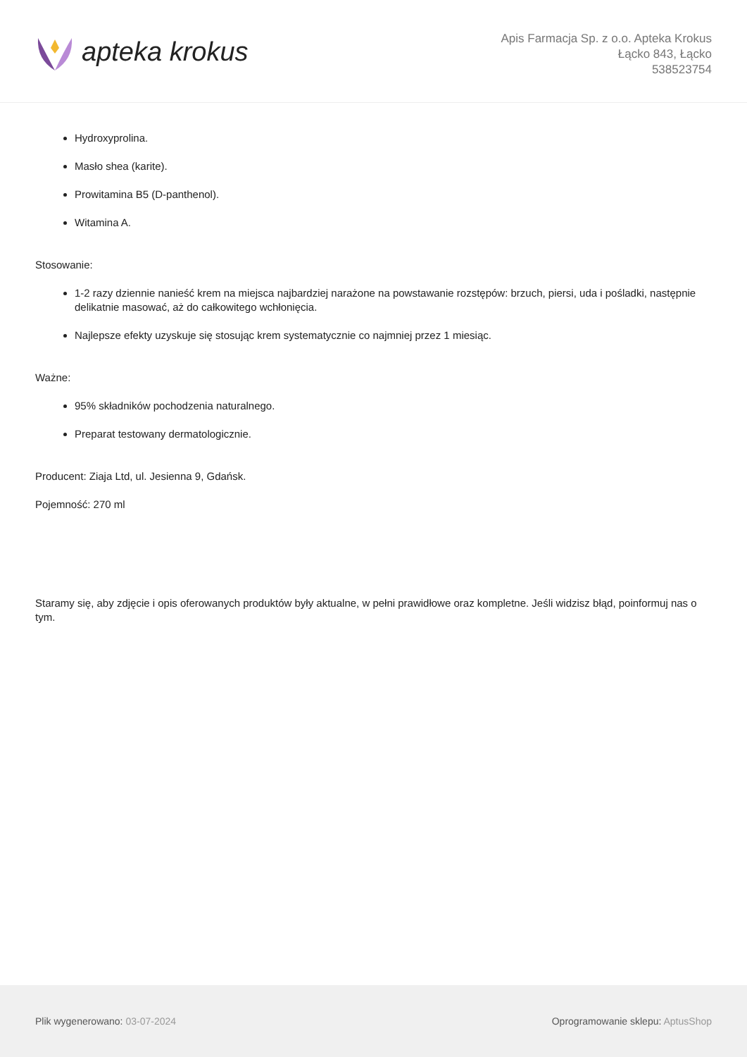apteka krokus
Apis Farmacja Sp. z o.o. Apteka Krokus
Łącko 843, Łącko
538523754
Hydroxyprolina.
Masło shea (karite).
Prowitamina B5 (D-panthenol).
Witamina A.
Stosowanie:
1-2 razy dziennie nanieść krem na miejsca najbardziej narażone na powstawanie rozstępów: brzuch, piersi, uda i pośladki, następnie delikatnie masować, aż do całkowitego wchłonięcia.
Najlepsze efekty uzyskuje się stosując krem systematycznie co najmniej przez 1 miesiąc.
Ważne:
95% składników pochodzenia naturalnego.
Preparat testowany dermatologicznie.
Producent: Ziaja Ltd, ul. Jesienna 9, Gdańsk.
Pojemność: 270 ml
Staramy się, aby zdjęcie i opis oferowanych produktów były aktualne, w pełni prawidłowe oraz kompletne. Jeśli widzisz błąd, poinformuj nas o tym.
Plik wygenerowano: 03-07-2024 Oprogramowanie sklepu: AptusShop